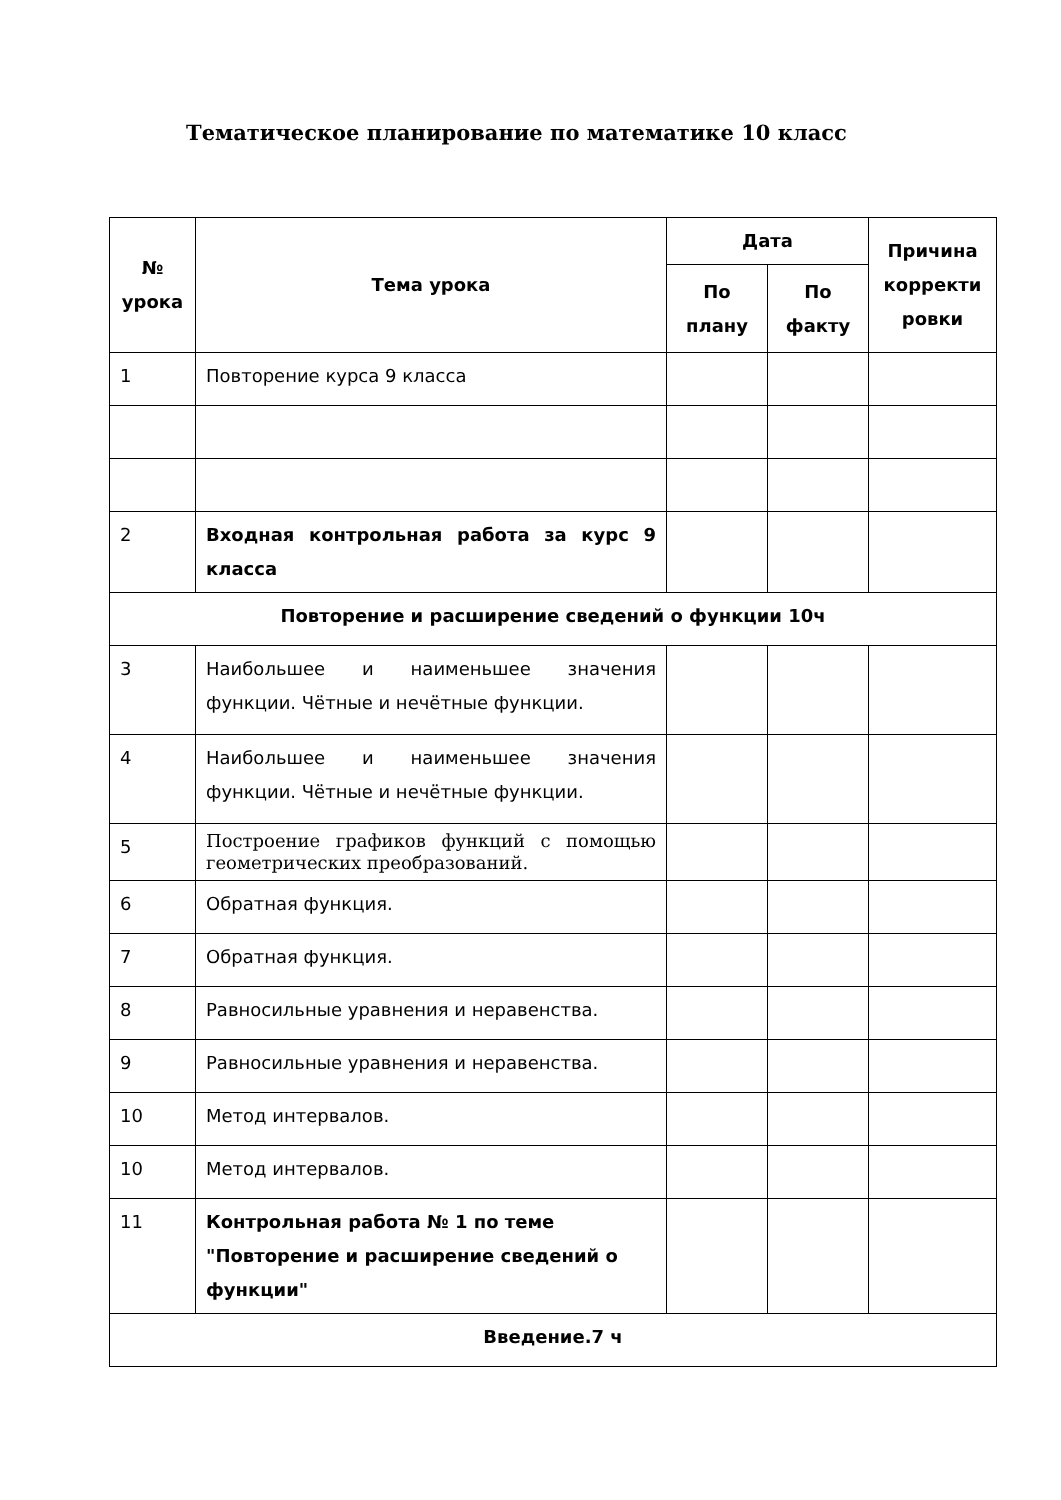Тематическое планирование по математике 10 класс
| № урока | Тема урока | Дата | | Причина корректи ровки |
| --- | --- | --- | --- | --- |
| | | По плану | По факту | |
| 1 | Повторение курса 9 класса | | | |
| 2 | Входная контрольная работа за курс 9 класса | | | |
| Повторение и расширение сведений о функции 10ч | | | | |
| 3 | Наибольшее и наименьшее значения функции. Чётные и нечётные функции. | | | |
| 4 | Наибольшее и наименьшее значения функции. Чётные и нечётные функции. | | | |
| 5 | Построение графиков функций с помощью геометрических преобразований. | | | |
| 6 | Обратная функция. | | | |
| 7 | Обратная функция. | | | |
| 8 | Равносильные уравнения и неравенства. | | | |
| 9 | Равносильные уравнения и неравенства. | | | |
| 10 | Метод интервалов. | | | |
| 10 | Метод интервалов. | | | |
| 11 | Контрольная работа № 1 по теме "Повторение и расширение сведений о функции" | | | |
| Введение.7 ч | | | | |